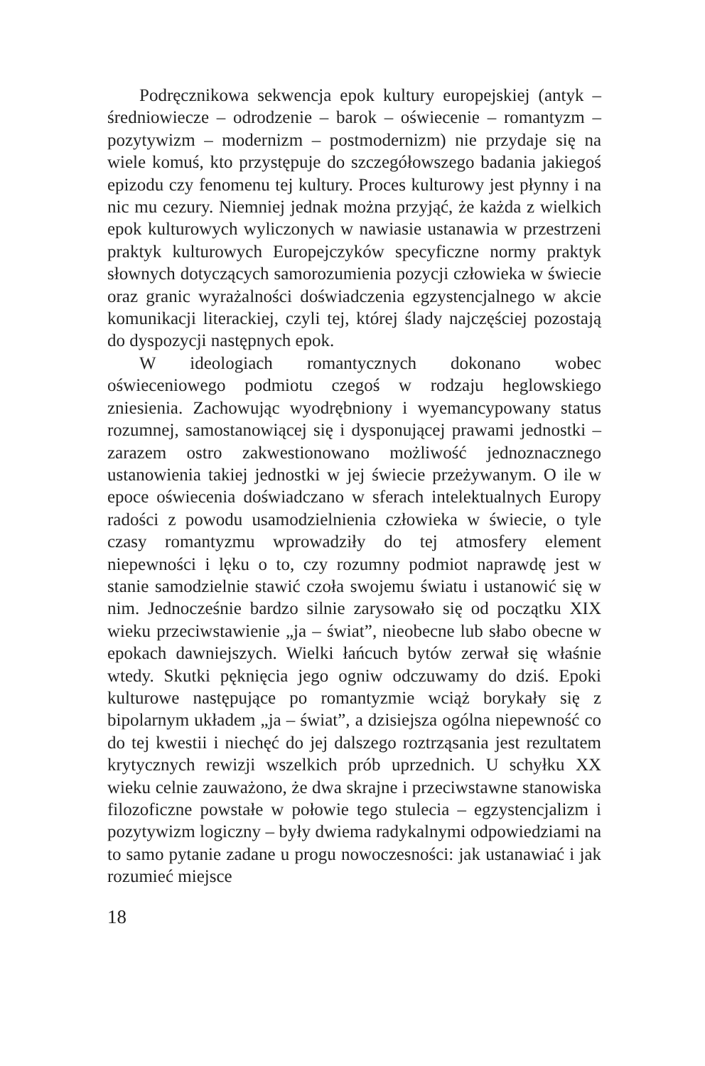Podręcznikowa sekwencja epok kultury europejskiej (antyk – średniowiecze – odrodzenie – barok – oświecenie – romantyzm – pozytywizm – modernizm – postmodernizm) nie przydaje się na wiele komuś, kto przystępuje do szczegółowszego badania jakiegoś epizodu czy fenomenu tej kultury. Proces kulturowy jest płynny i na nic mu cezury. Niemniej jednak można przyjąć, że każda z wielkich epok kulturowych wyliczonych w nawiasie ustanawia w przestrzeni praktyk kulturowych Europejczyków specyficzne normy praktyk słownych dotyczących samorozumienia pozycji człowieka w świecie oraz granic wyrażalności doświadczenia egzystencjalnego w akcie komunikacji literackiej, czyli tej, której ślady najczęściej pozostają do dyspozycji następnych epok.
W ideologiach romantycznych dokonano wobec oświeceniowego podmiotu czegoś w rodzaju heglowskiego zniesienia. Zachowując wyodrębniony i wyemancypowany status rozumnej, samostanowiącej się i dysponującej prawami jednostki – zarazem ostro zakwestionowano możliwość jednoznacznego ustanowienia takiej jednostki w jej świecie przeżywanym. O ile w epoce oświecenia doświadczano w sferach intelektualnych Europy radości z powodu usamodzielnienia człowieka w świecie, o tyle czasy romantyzmu wprowadziły do tej atmosfery element niepewności i lęku o to, czy rozumny podmiot naprawdę jest w stanie samodzielnie stawić czoła swojemu światu i ustanowić się w nim. Jednocześnie bardzo silnie zarysowało się od początku XIX wieku przeciwstawienie „ja – świat”, nieobecne lub słabo obecne w epokach dawniejszych. Wielki łańcuch bytów zerwał się właśnie wtedy. Skutki pęknięcia jego ogniw odczuwamy do dziś. Epoki kulturowe następujące po romantyzmie wciąż borykały się z bipolarnym układem „ja – świat”, a dzisiejsza ogólna niepewność co do tej kwestii i niechęć do jej dalszego roztrząsania jest rezultatem krytycznych rewizji wszelkich prób uprzednich. U schyłku XX wieku celnie zauważono, że dwa skrajne i przeciwstawne stanowiska filozoficzne powstałe w połowie tego stulecia – egzystencjalizm i pozytywizm logiczny – były dwiema radykalnymi odpowiedziami na to samo pytanie zadane u progu nowoczesności: jak ustanawiać i jak rozumieć miejsce
18